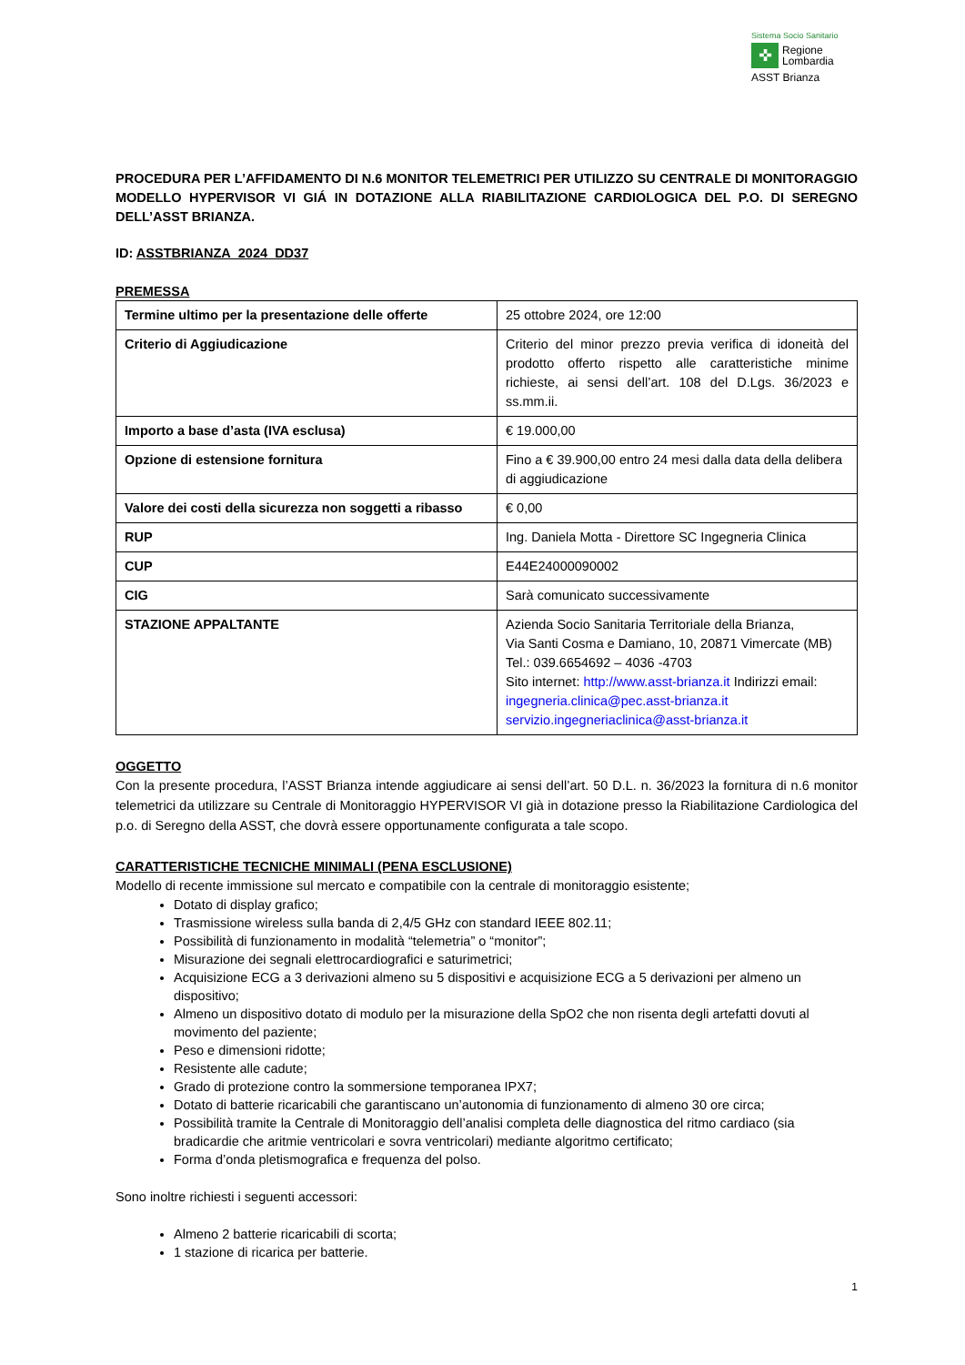Sistema Socio Sanitario
✜
Regione
Lombardia
ASST Brianza
PROCEDURA PER L’AFFIDAMENTO DI N.6 MONITOR TELEMETRICI PER UTILIZZO SU CENTRALE DI MONITORAGGIO MODELLO HYPERVISOR VI GIÁ IN DOTAZIONE ALLA RIABILITAZIONE CARDIOLOGICA DEL P.O. DI SEREGNO DELL’ASST BRIANZA.
ID: ASSTBRIANZA_2024_DD37
PREMESSA
| Termine ultimo per la presentazione delle offerte | 25 ottobre 2024, ore 12:00 |
| Criterio di Aggiudicazione | Criterio del minor prezzo previa verifica di idoneità del prodotto offerto rispetto alle caratteristiche minime richieste, ai sensi dell’art. 108 del D.Lgs. 36/2023 e ss.mm.ii. |
| Importo a base d’asta (IVA esclusa) | € 19.000,00 |
| Opzione di estensione fornitura | Fino a € 39.900,00 entro 24 mesi dalla data della delibera di aggiudicazione |
| Valore dei costi della sicurezza non soggetti a ribasso | € 0,00 |
| RUP | Ing. Daniela Motta - Direttore SC Ingegneria Clinica |
| CUP | E44E24000090002 |
| CIG | Sarà comunicato successivamente |
| STAZIONE APPALTANTE | Azienda Socio Sanitaria Territoriale della Brianza, Via Santi Cosma e Damiano, 10, 20871 Vimercate (MB) Tel.: 039.6654692 – 4036 -4703 Sito internet: http://www.asst-brianza.it Indirizzi email: ingegneria.clinica@pec.asst-brianza.it servizio.ingegneriaclinica@asst-brianza.it |
OGGETTO
Con la presente procedura, l’ASST Brianza intende aggiudicare ai sensi dell’art. 50 D.L. n. 36/2023 la fornitura di n.6 monitor telemetrici da utilizzare su Centrale di Monitoraggio HYPERVISOR VI già in dotazione presso la Riabilitazione Cardiologica del p.o. di Seregno della ASST, che dovrà essere opportunamente configurata a tale scopo.
CARATTERISTICHE TECNICHE MINIMALI (PENA ESCLUSIONE)
Modello di recente immissione sul mercato e compatibile con la centrale di monitoraggio esistente;
Dotato di display grafico;
Trasmissione wireless sulla banda di 2,4/5 GHz con standard IEEE 802.11;
Possibilità di funzionamento in modalità “telemetria” o “monitor”;
Misurazione dei segnali elettrocardiografici e saturimetrici;
Acquisizione ECG a 3 derivazioni almeno su 5 dispositivi e acquisizione ECG a 5 derivazioni per almeno un dispositivo;
Almeno un dispositivo dotato di modulo per la misurazione della SpO2 che non risenta degli artefatti dovuti al movimento del paziente;
Peso e dimensioni ridotte;
Resistente alle cadute;
Grado di protezione contro la sommersione temporanea IPX7;
Dotato di batterie ricaricabili che garantiscano un’autonomia di funzionamento di almeno 30 ore circa;
Possibilità tramite la Centrale di Monitoraggio dell’analisi completa delle diagnostica del ritmo cardiaco (sia bradicardie che aritmie ventricolari e sovra ventricolari) mediante algoritmo certificato;
Forma d’onda pletismografica e frequenza del polso.
Sono inoltre richiesti i seguenti accessori:
Almeno 2 batterie ricaricabili di scorta;
1 stazione di ricarica per batterie.
1